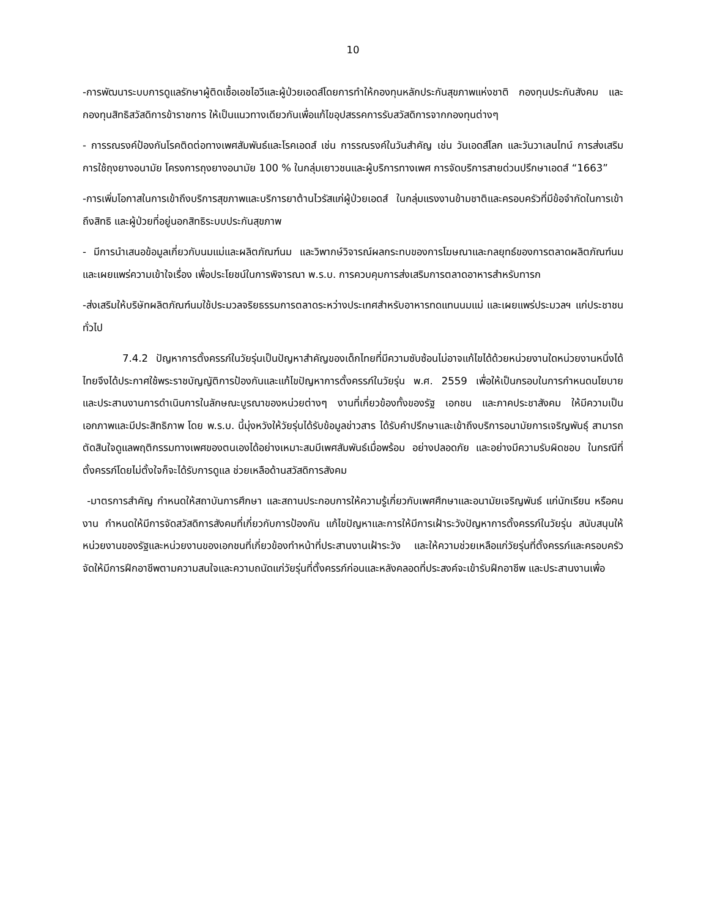10
-การพัฒนาระบบการดูแลรักษาผู้ติดเชื้อเอชไอวีและผู้ป่วยเอดส์โดยการทำให้กองทุนหลักประกันสุขภาพแห่งชาติ กองทุนประกันสังคม และกองทุนสิทธิสวัสดิการข้าราชการ ให้เป็นแนวทางเดียวกันเพื่อแก้ไขอุปสรรคการรับสวัสดิการจากกองทุนต่างๆ
- การรณรงค์ป้องกันโรคติดต่อทางเพศสัมพันธ์และโรคเอดส์ เช่น การรณรงค์ในวันสำคัญ เช่น วันเอดส์โลก และวันวาเลนไทน์ การส่งเสริมการใช้ถุงยางอนามัย โครงการถุงยางอนามัย 100 % ในกลุ่มเยาวชนและผู้บริการทางเพศ การจัดบริการสายด่วนปรึกษาเอดส์ “1663”
-การเพิ่มโอกาสในการเข้าถึงบริการสุขภาพและบริการยาต้านไวรัสแก่ผู้ป่วยเอดส์ ในกลุ่มแรงงานข้ามชาติและครอบครัวที่มีข้อจำกัดในการเข้าถึงสิทธิ และผู้ป่วยที่อยู่นอกสิทธิระบบประกันสุขภาพ
- มีการนำเสนอข้อมูลเกี่ยวกับนมแม่และผลิตภัณฑ์นม และวิพากษ์วิจารณ์ผลกระทบของการโฆษณาและกลยุทธ์ของการตลาดผลิตภัณฑ์นม และเผยแพร่ความเข้าใจเรื่อง เพื่อประโยชน์ในการพิจารณา พ.ร.บ. การควบคุมการส่งเสริมการตลาดอาหารสำหรับทารก
-ส่งเสริมให้บริษัทผลิตภัณฑ์นมใช้ประมวลจริยธรรมการตลาดระหว่างประเทศสำหรับอาหารทดแทนนมแม่ และเผยแพร่ประมวลฯ แก่ประชาชนทั่วไป
7.4.2 ปัญหาการตั้งครรภ์ในวัยรุ่นเป็นปัญหาสำคัญของเด็กไทยที่มีความซับซ้อนไม่อาจแก้ไขได้ด้วยหน่วยงานใดหน่วยงานหนึ่งได้ ไทยจึงได้ประกาศใช้พระราชบัญญัติการป้องกันและแก้ไขปัญหาการตั้งครรภ์ในวัยรุ่น พ.ศ. 2559 เพื่อให้เป็นกรอบในการกำหนดนโยบาย และประสานงานการดำเนินการในลักษณะบูรณาของหน่วยต่างๆ งานที่เกี่ยวข้องทั้งของรัฐ เอกชน และภาคประชาสังคม ให้มีความเป็นเอกภาพและมีประสิทธิภาพ โดย พ.ร.บ. นี้มุ่งหวังให้วัยรุ่นได้รับข้อมูลข่าวสาร ได้รับคำปรึกษาและเข้าถึงบริการอนามัยการเจริญพันธุ์ สามารถตัดสินใจดูแลพฤติกรรมทางเพศของตนเองได้อย่างเหมาะสมมีเพศสัมพันธ์เมื่อพร้อม อย่างปลอดภัย และอย่างมีความรับผิดชอบ ในกรณีที่ตั้งครรภ์โดยไม่ตั้งใจก็จะได้รับการดูแล ช่วยเหลือด้านสวัสดิการสังคม
-มาตรการสำคัญ กำหนดให้สถาบันการศึกษา และสถานประกอบการให้ความรู้เกี่ยวกับเพศศึกษาและอนามัยเจริญพันธ์ แก่นักเรียน หรือคนงาน กำหนดให้มีการจัดสวัสดิการสังคมที่เกี่ยวกับการป้องกัน แก้ไขปัญหาและการให้มีการเฝ้าระวังปัญหาการตั้งครรภ์ในวัยรุ่น สนับสนุนให้หน่วยงานของรัฐและหน่วยงานของเอกชนที่เกี่ยวข้องทำหน้าที่ประสานงานเฝ้าระวัง และให้ความช่วยเหลือแก่วัยรุ่นที่ตั้งครรภ์และครอบครัว จัดให้มีการฝึกอาชีพตามความสนใจและความถนัดแก่วัยรุ่นที่ตั้งครรภ์ก่อนและหลังคลอดที่ประสงค์จะเข้ารับฝึกอาชีพ และประสานงานเพื่อ